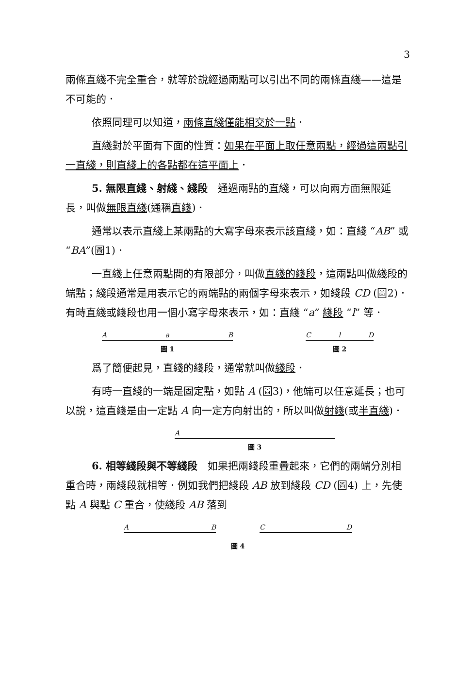3
兩條直綫不完全重合，就等於說經過兩點可以引出不同的兩條直綫——這是不可能的．
依照同理可以知道，兩條直綫僅能相交於一點．
直綫對於平面有下面的性質：如果在平面上取任意兩點，經過這兩點引一直綫，則直綫上的各點都在這平面上．
5. 無限直綫、射綫、綫段　通過兩點的直綫，可以向兩方面無限延長，叫做無限直綫(通稱直綫)．
通常以表示直綫上某兩點的大寫字母來表示該直綫，如：直綫 “AB” 或 “BA”(圖1)．
一直綫上任意兩點間的有限部分，叫做直綫的綫段，這兩點叫做綫段的端點；綫段通常是用表示它的兩端點的兩個字母來表示，如綫段 CD (圖2)．有時直綫或綫段也用一個小寫字母來表示，如：直綫 “a” 綫段 “l” 等．
A a B
圖 1
C l D
圖 2
爲了簡便起見，直綫的綫段，通常就叫做綫段．
有時一直綫的一端是固定點，如點 A (圖3)，他端可以任意延長；也可以說，這直綫是由一定點 A 向一定方向射出的，所以叫做射綫(或半直綫)．
A
圖 3
6. 相等綫段與不等綫段　如果把兩綫段重疊起來，它們的兩端分別相重合時，兩綫段就相等．例如我們把綫段 AB 放到綫段 CD (圖4) 上，先使點 A 與點 C 重合，使綫段 AB 落到
A B C D
圖 4